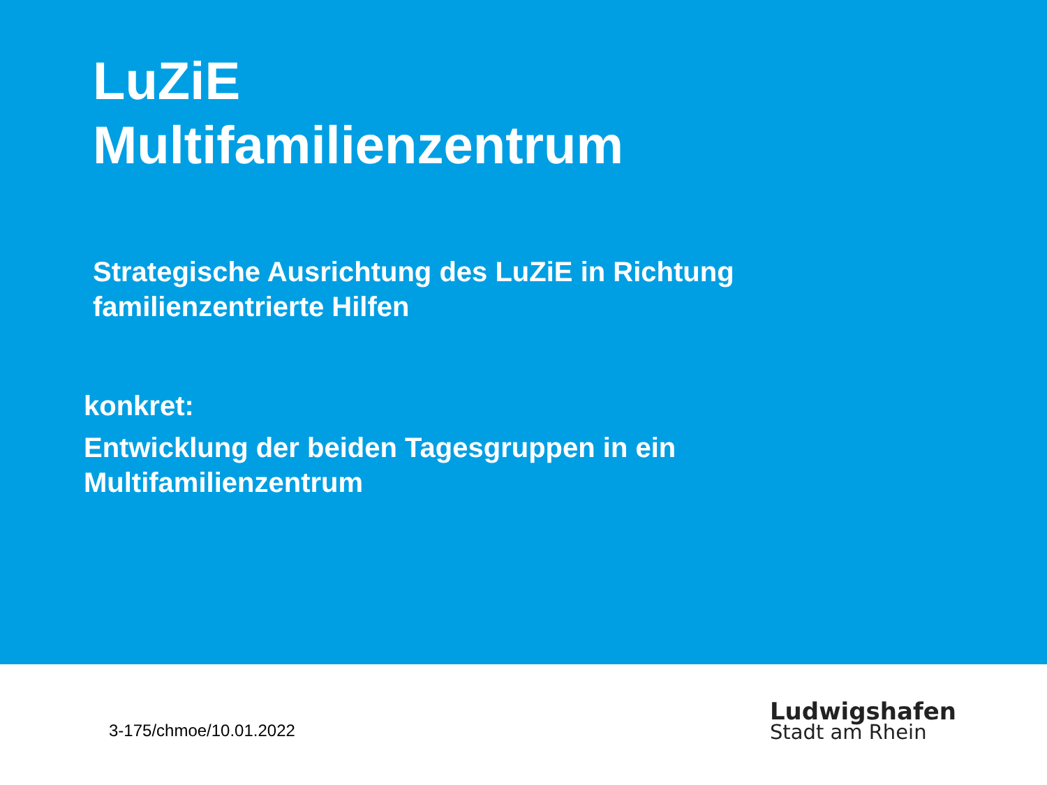LuZiE
Multifamilienzentrum
Strategische Ausrichtung des LuZiE in Richtung
familienzentrierte Hilfen
konkret:
Entwicklung der beiden Tagesgruppen in ein
Multifamilienzentrum
3-175/chmoe/10.01.2022
Ludwigshafen
Stadt am Rhein